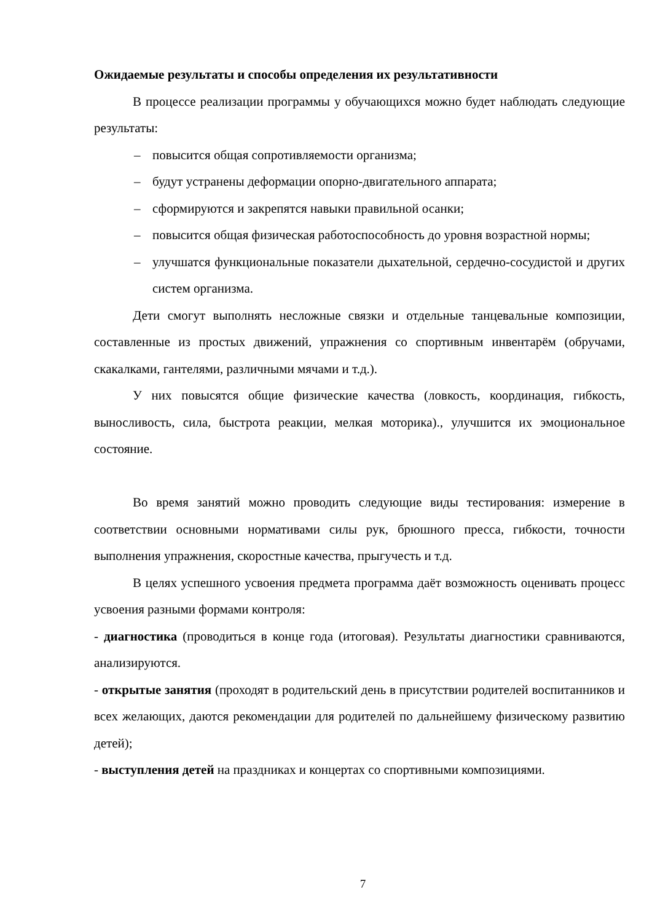Ожидаемые результаты и способы определения их результативности
В процессе реализации программы у обучающихся можно будет наблюдать следующие результаты:
– повысится общая сопротивляемости организма;
– будут устранены деформации опорно-двигательного аппарата;
– сформируются и закрепятся навыки правильной осанки;
– повысится общая физическая работоспособность до уровня возрастной нормы;
– улучшатся функциональные показатели дыхательной, сердечно-сосудистой и других систем организма.
Дети смогут выполнять несложные связки и отдельные танцевальные композиции, составленные из простых движений, упражнения со спортивным инвентарём (обручами, скакалками, гантелями, различными мячами и т.д.).
У них повысятся общие физические качества (ловкость, координация, гибкость, выносливость, сила, быстрота реакции, мелкая моторика)., улучшится их эмоциональное состояние.
Во время занятий можно проводить следующие виды тестирования: измерение в соответствии основными нормативами силы рук, брюшного пресса, гибкости, точности выполнения упражнения, скоростные качества, прыгучесть и т.д.
В целях успешного усвоения предмета программа даёт возможность оценивать процесс усвоения разными формами контроля:
- диагностика (проводиться в конце года (итоговая). Результаты диагностики сравниваются, анализируются.
- открытые занятия (проходят в родительский день в присутствии родителей воспитанников и всех желающих, даются рекомендации для родителей по дальнейшему физическому развитию детей);
- выступления детей на праздниках и концертах со спортивными композициями.
7